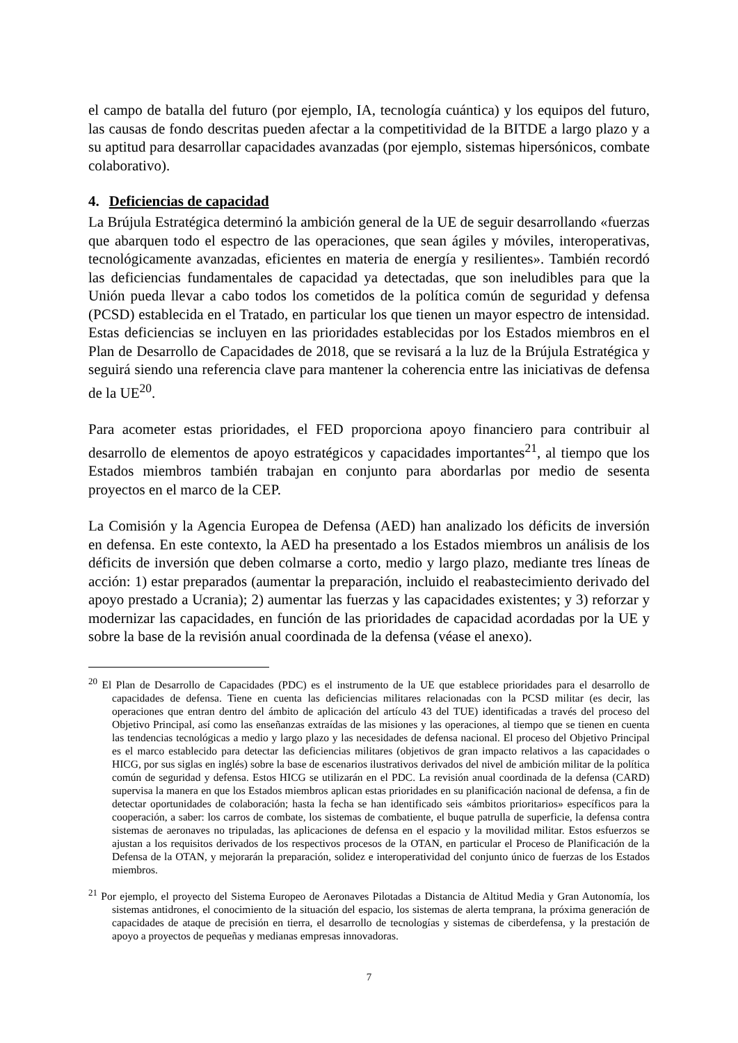el campo de batalla del futuro (por ejemplo, IA, tecnología cuántica) y los equipos del futuro, las causas de fondo descritas pueden afectar a la competitividad de la BITDE a largo plazo y a su aptitud para desarrollar capacidades avanzadas (por ejemplo, sistemas hipersónicos, combate colaborativo).
4. Deficiencias de capacidad
La Brújula Estratégica determinó la ambición general de la UE de seguir desarrollando «fuerzas que abarquen todo el espectro de las operaciones, que sean ágiles y móviles, interoperativas, tecnológicamente avanzadas, eficientes en materia de energía y resilientes». También recordó las deficiencias fundamentales de capacidad ya detectadas, que son ineludibles para que la Unión pueda llevar a cabo todos los cometidos de la política común de seguridad y defensa (PCSD) establecida en el Tratado, en particular los que tienen un mayor espectro de intensidad. Estas deficiencias se incluyen en las prioridades establecidas por los Estados miembros en el Plan de Desarrollo de Capacidades de 2018, que se revisará a la luz de la Brújula Estratégica y seguirá siendo una referencia clave para mantener la coherencia entre las iniciativas de defensa de la UE<sup>20</sup>.
Para acometer estas prioridades, el FED proporciona apoyo financiero para contribuir al desarrollo de elementos de apoyo estratégicos y capacidades importantes<sup>21</sup>, al tiempo que los Estados miembros también trabajan en conjunto para abordarlas por medio de sesenta proyectos en el marco de la CEP.
La Comisión y la Agencia Europea de Defensa (AED) han analizado los déficits de inversión en defensa. En este contexto, la AED ha presentado a los Estados miembros un análisis de los déficits de inversión que deben colmarse a corto, medio y largo plazo, mediante tres líneas de acción: 1) estar preparados (aumentar la preparación, incluido el reabastecimiento derivado del apoyo prestado a Ucrania); 2) aumentar las fuerzas y las capacidades existentes; y 3) reforzar y modernizar las capacidades, en función de las prioridades de capacidad acordadas por la UE y sobre la base de la revisión anual coordinada de la defensa (véase el anexo).
<sup>20</sup> El Plan de Desarrollo de Capacidades (PDC) es el instrumento de la UE que establece prioridades para el desarrollo de capacidades de defensa. Tiene en cuenta las deficiencias militares relacionadas con la PCSD militar (es decir, las operaciones que entran dentro del ámbito de aplicación del artículo 43 del TUE) identificadas a través del proceso del Objetivo Principal, así como las enseñanzas extraídas de las misiones y las operaciones, al tiempo que se tienen en cuenta las tendencias tecnológicas a medio y largo plazo y las necesidades de defensa nacional. El proceso del Objetivo Principal es el marco establecido para detectar las deficiencias militares (objetivos de gran impacto relativos a las capacidades o HICG, por sus siglas en inglés) sobre la base de escenarios ilustrativos derivados del nivel de ambición militar de la política común de seguridad y defensa. Estos HICG se utilizarán en el PDC. La revisión anual coordinada de la defensa (CARD) supervisa la manera en que los Estados miembros aplican estas prioridades en su planificación nacional de defensa, a fin de detectar oportunidades de colaboración; hasta la fecha se han identificado seis «ámbitos prioritarios» específicos para la cooperación, a saber: los carros de combate, los sistemas de combatiente, el buque patrulla de superficie, la defensa contra sistemas de aeronaves no tripuladas, las aplicaciones de defensa en el espacio y la movilidad militar. Estos esfuerzos se ajustan a los requisitos derivados de los respectivos procesos de la OTAN, en particular el Proceso de Planificación de la Defensa de la OTAN, y mejorarán la preparación, solidez e interoperatividad del conjunto único de fuerzas de los Estados miembros.
<sup>21</sup> Por ejemplo, el proyecto del Sistema Europeo de Aeronaves Pilotadas a Distancia de Altitud Media y Gran Autonomía, los sistemas antidrones, el conocimiento de la situación del espacio, los sistemas de alerta temprana, la próxima generación de capacidades de ataque de precisión en tierra, el desarrollo de tecnologías y sistemas de ciberdefensa, y la prestación de apoyo a proyectos de pequeñas y medianas empresas innovadoras.
7